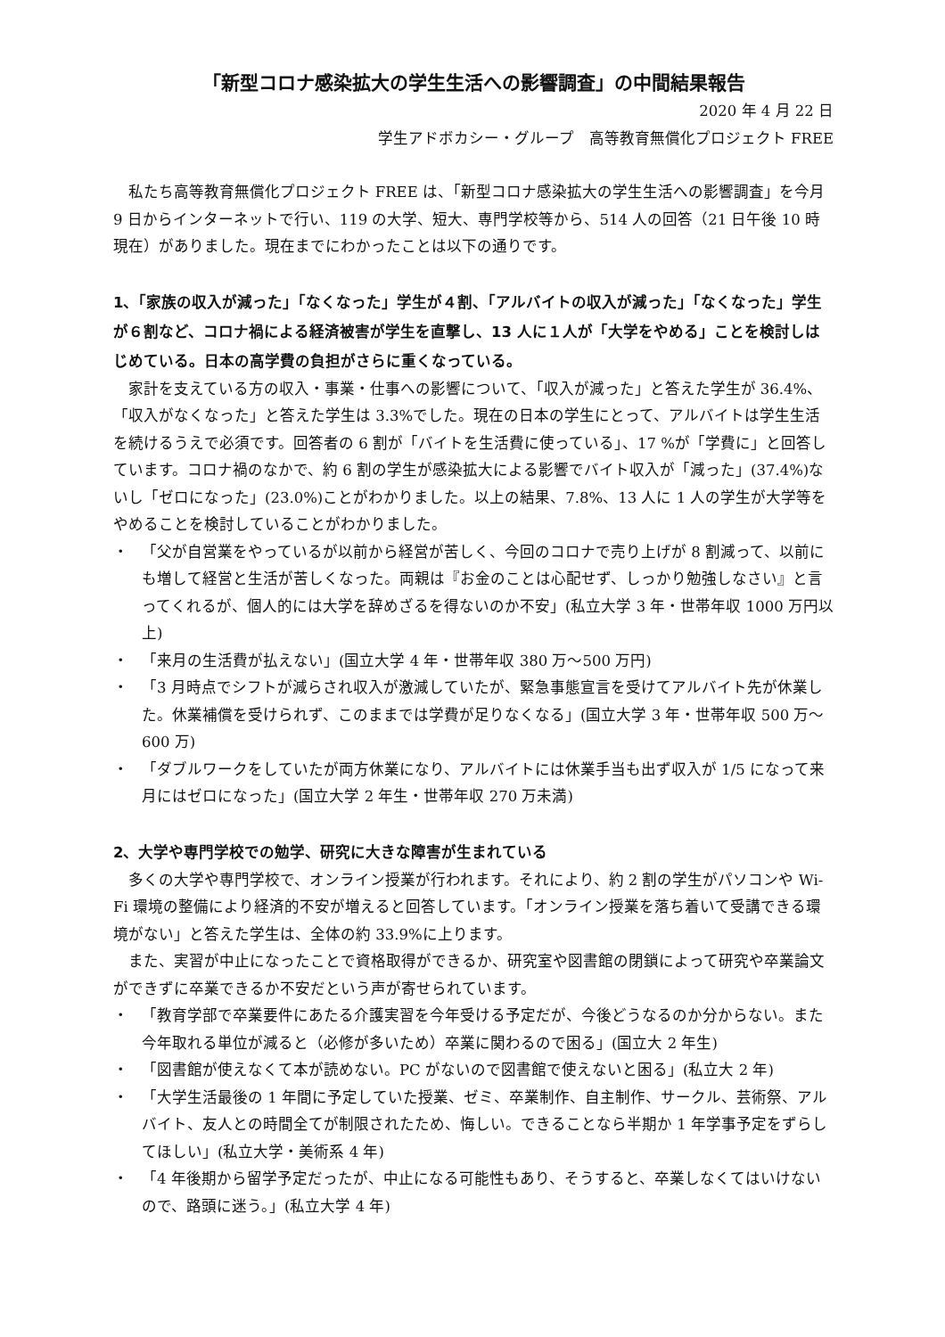「新型コロナ感染拡大の学生生活への影響調査」の中間結果報告
2020 年 4 月 22 日
学生アドボカシー・グループ　高等教育無償化プロジェクト FREE
私たち高等教育無償化プロジェクト FREE は、「新型コロナ感染拡大の学生生活への影響調査」を今月 9 日からインターネットで行い、119 の大学、短大、専門学校等から、514 人の回答（21 日午後 10 時現在）がありました。現在までにわかったことは以下の通りです。
1、「家族の収入が減った」「なくなった」学生が４割、「アルバイトの収入が減った」「なくなった」学生が６割など、コロナ禍による経済被害が学生を直撃し、13 人に１人が「大学をやめる」ことを検討しはじめている。日本の高学費の負担がさらに重くなっている。
家計を支えている方の収入・事業・仕事への影響について、「収入が減った」と答えた学生が 36.4%、「収入がなくなった」と答えた学生は 3.3%でした。現在の日本の学生にとって、アルバイトは学生生活を続けるうえで必須です。回答者の 6 割が「バイトを生活費に使っている」、17 %が「学費に」と回答しています。コロナ禍のなかで、約 6 割の学生が感染拡大による影響でバイト収入が「減った」(37.4%)ないし「ゼロになった」(23.0%)ことがわかりました。以上の結果、7.8%、13 人に 1 人の学生が大学等をやめることを検討していることがわかりました。
・ 「父が自営業をやっているが以前から経営が苦しく、今回のコロナで売り上げが 8 割減って、以前にも増して経営と生活が苦しくなった。両親は『お金のことは心配せず、しっかり勉強しなさい』と言ってくれるが、個人的には大学を辞めざるを得ないのか不安」(私立大学 3 年・世帯年収 1000 万円以上)
・ 「来月の生活費が払えない」(国立大学 4 年・世帯年収 380 万～500 万円)
・ 「3 月時点でシフトが減らされ収入が激減していたが、緊急事態宣言を受けてアルバイト先が休業した。休業補償を受けられず、このままでは学費が足りなくなる」(国立大学 3 年・世帯年収 500 万～600 万)
・ 「ダブルワークをしていたが両方休業になり、アルバイトには休業手当も出ず収入が 1/5 になって来月にはゼロになった」(国立大学 2 年生・世帯年収 270 万未満)
2、大学や専門学校での勉学、研究に大きな障害が生まれている
多くの大学や専門学校で、オンライン授業が行われます。それにより、約 2 割の学生がパソコンや Wi-Fi 環境の整備により経済的不安が増えると回答しています。「オンライン授業を落ち着いて受講できる環境がない」と答えた学生は、全体の約 33.9%に上ります。
また、実習が中止になったことで資格取得ができるか、研究室や図書館の閉鎖によって研究や卒業論文ができずに卒業できるか不安だという声が寄せられています。
・ 「教育学部で卒業要件にあたる介護実習を今年受ける予定だが、今後どうなるのか分からない。また今年取れる単位が減ると（必修が多いため）卒業に関わるので困る」(国立大 2 年生)
・ 「図書館が使えなくて本が読めない。PC がないので図書館で使えないと困る」(私立大 2 年)
・ 「大学生活最後の 1 年間に予定していた授業、ゼミ、卒業制作、自主制作、サークル、芸術祭、アルバイト、友人との時間全てが制限されたため、悔しい。できることなら半期か 1 年学事予定をずらしてほしい」(私立大学・美術系 4 年)
・ 「4 年後期から留学予定だったが、中止になる可能性もあり、そうすると、卒業しなくてはいけないので、路頭に迷う。」(私立大学 4 年)